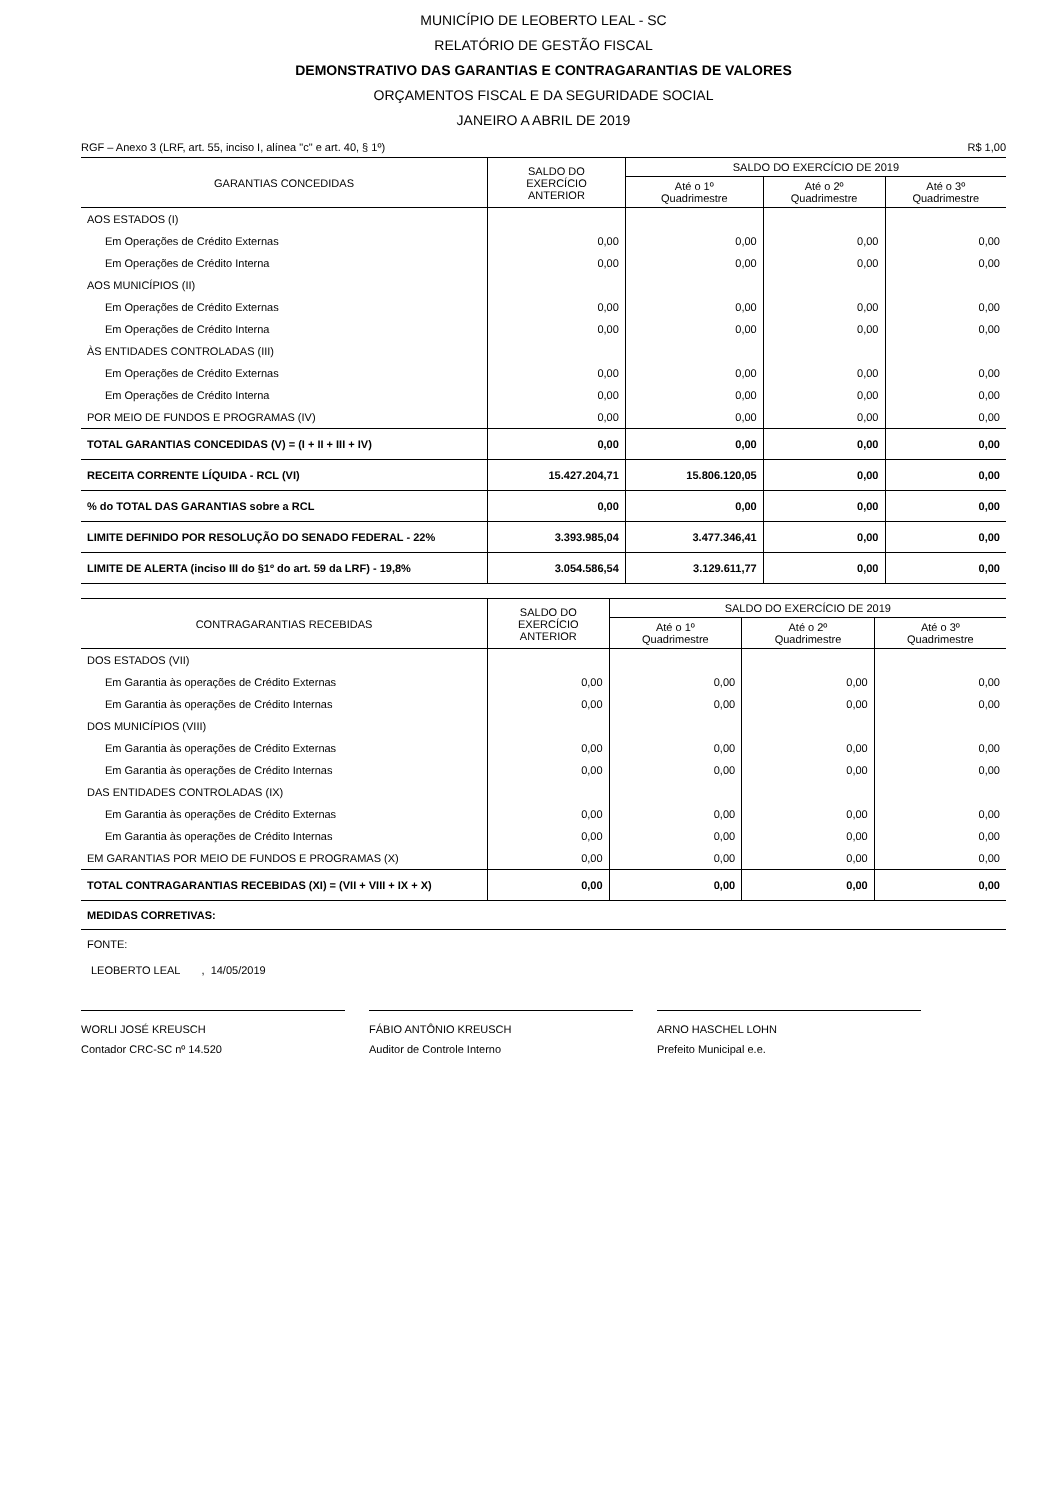MUNICÍPIO DE LEOBERTO LEAL - SC
RELATÓRIO DE GESTÃO FISCAL
DEMONSTRATIVO DAS GARANTIAS E CONTRAGARANTIAS DE VALORES
ORÇAMENTOS FISCAL E DA SEGURIDADE SOCIAL
JANEIRO A ABRIL DE 2019
RGF – Anexo 3 (LRF, art. 55, inciso I, alínea "c" e art. 40, § 1º) R$ 1,00
| GARANTIAS CONCEDIDAS | SALDO DO EXERCÍCIO ANTERIOR | SALDO DO EXERCÍCIO DE 2019 | | |
| --- | --- | --- | --- | --- |
| | | Até o 1º Quadrimestre | Até o 2º Quadrimestre | Até o 3º Quadrimestre |
| AOS ESTADOS (I) | | | | |
| Em Operações de Crédito Externas | 0,00 | 0,00 | 0,00 | 0,00 |
| Em Operações de Crédito Interna | 0,00 | 0,00 | 0,00 | 0,00 |
| AOS MUNICÍPIOS (II) | | | | |
| Em Operações de Crédito Externas | 0,00 | 0,00 | 0,00 | 0,00 |
| Em Operações de Crédito Interna | 0,00 | 0,00 | 0,00 | 0,00 |
| ÀS ENTIDADES CONTROLADAS (III) | | | | |
| Em Operações de Crédito Externas | 0,00 | 0,00 | 0,00 | 0,00 |
| Em Operações de Crédito Interna | 0,00 | 0,00 | 0,00 | 0,00 |
| POR MEIO DE FUNDOS E PROGRAMAS (IV) | 0,00 | 0,00 | 0,00 | 0,00 |
| TOTAL GARANTIAS CONCEDIDAS (V) = (I + II + III + IV) | 0,00 | 0,00 | 0,00 | 0,00 |
| RECEITA CORRENTE LÍQUIDA - RCL (VI) | 15.427.204,71 | 15.806.120,05 | 0,00 | 0,00 |
| % do TOTAL DAS GARANTIAS sobre a RCL | 0,00 | 0,00 | 0,00 | 0,00 |
| LIMITE DEFINIDO POR RESOLUÇÃO DO SENADO FEDERAL - 22% | 3.393.985,04 | 3.477.346,41 | 0,00 | 0,00 |
| LIMITE DE ALERTA (inciso III do §1º do art. 59 da LRF) - 19,8% | 3.054.586,54 | 3.129.611,77 | 0,00 | 0,00 |
| CONTRAGARANTIAS RECEBIDAS | SALDO DO EXERCÍCIO ANTERIOR | SALDO DO EXERCÍCIO DE 2019 | | |
| --- | --- | --- | --- | --- |
| | | Até o 1º Quadrimestre | Até o 2º Quadrimestre | Até o 3º Quadrimestre |
| DOS ESTADOS (VII) | | | | |
| Em Garantia às operações de Crédito Externas | 0,00 | 0,00 | 0,00 | 0,00 |
| Em Garantia às operações de Crédito Internas | 0,00 | 0,00 | 0,00 | 0,00 |
| DOS MUNICÍPIOS (VIII) | | | | |
| Em Garantia às operações de Crédito Externas | 0,00 | 0,00 | 0,00 | 0,00 |
| Em Garantia às operações de Crédito Internas | 0,00 | 0,00 | 0,00 | 0,00 |
| DAS ENTIDADES CONTROLADAS (IX) | | | | |
| Em Garantia às operações de Crédito Externas | 0,00 | 0,00 | 0,00 | 0,00 |
| Em Garantia às operações de Crédito Internas | 0,00 | 0,00 | 0,00 | 0,00 |
| EM GARANTIAS POR MEIO DE FUNDOS E PROGRAMAS (X) | 0,00 | 0,00 | 0,00 | 0,00 |
| TOTAL CONTRAGARANTIAS RECEBIDAS (XI) = (VII + VIII + IX + X) | 0,00 | 0,00 | 0,00 | 0,00 |
| MEDIDAS CORRETIVAS: | | | | |
FONTE:
LEOBERTO LEAL , 14/05/2019
WORLI JOSÉ KREUSCH
Contador CRC-SC nº 14.520
FÁBIO ANTÔNIO KREUSCH
Auditor de Controle Interno
ARNO HASCHEL LOHN
Prefeito Municipal e.e.